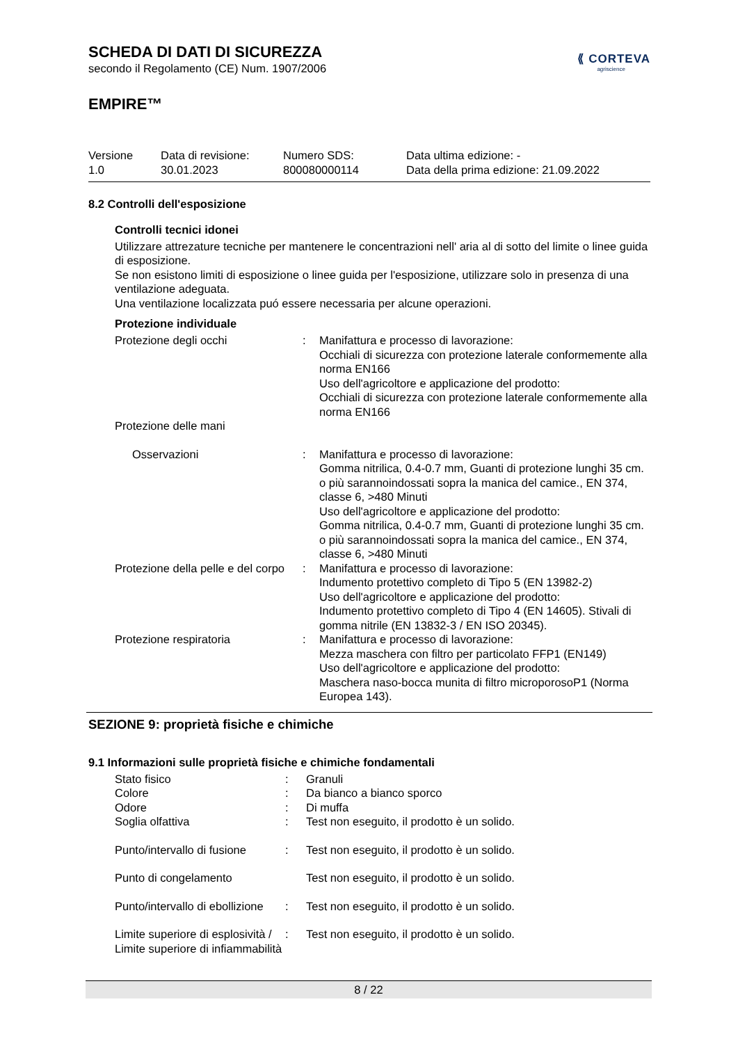⟪ CORTEVA
agriscience
SCHEDA DI DATI DI SICUREZZA
secondo il Regolamento (CE) Num. 1907/2006
EMPIRE™
Versione
1.0
Data di revisione:
30.01.2023
Numero SDS:
800080000114
Data ultima edizione: -
Data della prima edizione: 21.09.2022
8.2 Controlli dell'esposizione
Controlli tecnici idonei
Utilizzare attrezature tecniche per mantenere le concentrazioni nell' aria al di sotto del limite o linee guida di esposizione.
Se non esistono limiti di esposizione o linee guida per l'esposizione, utilizzare solo in presenza di una ventilazione adeguata.
Una ventilazione localizzata puó essere necessaria per alcune operazioni.
Protezione individuale
| Protezione degli occhi | : | Manifattura e processo di lavorazione: Occhiali di sicurezza con protezione laterale conformemente alla norma EN166 Uso dell'agricoltore e applicazione del prodotto: Occhiali di sicurezza con protezione laterale conformemente alla norma EN166 |
| Protezione delle mani | | |
| Osservazioni | : | Manifattura e processo di lavorazione: Gomma nitrilica, 0.4-0.7 mm, Guanti di protezione lunghi 35 cm. o più sarannoindossati sopra la manica del camice., EN 374, classe 6, >480 Minuti Uso dell'agricoltore e applicazione del prodotto: Gomma nitrilica, 0.4-0.7 mm, Guanti di protezione lunghi 35 cm. o più sarannoindossati sopra la manica del camice., EN 374, classe 6, >480 Minuti |
| Protezione della pelle e del corpo | : | Manifattura e processo di lavorazione: Indumento protettivo completo di Tipo 5 (EN 13982-2) Uso dell'agricoltore e applicazione del prodotto: Indumento protettivo completo di Tipo 4 (EN 14605). Stivali di gomma nitrile (EN 13832-3 / EN ISO 20345). |
| Protezione respiratoria | : | Manifattura e processo di lavorazione: Mezza maschera con filtro per particolato FFP1 (EN149) Uso dell'agricoltore e applicazione del prodotto: Maschera naso-bocca munita di filtro microporosoP1 (Norma Europea 143). |
SEZIONE 9: proprietà fisiche e chimiche
9.1 Informazioni sulle proprietà fisiche e chimiche fondamentali
| Stato fisico | : | Granuli |
| Colore | : | Da bianco a bianco sporco |
| Odore | : | Di muffa |
| Soglia olfattiva | : | Test non eseguito, il prodotto è un solido. |
| Punto/intervallo di fusione | : | Test non eseguito, il prodotto è un solido. |
| Punto di congelamento | | Test non eseguito, il prodotto è un solido. |
| Punto/intervallo di ebollizione | : | Test non eseguito, il prodotto è un solido. |
| Limite superiore di esplosività / Limite superiore di infiammabilità | : | Test non eseguito, il prodotto è un solido. |
8 / 22